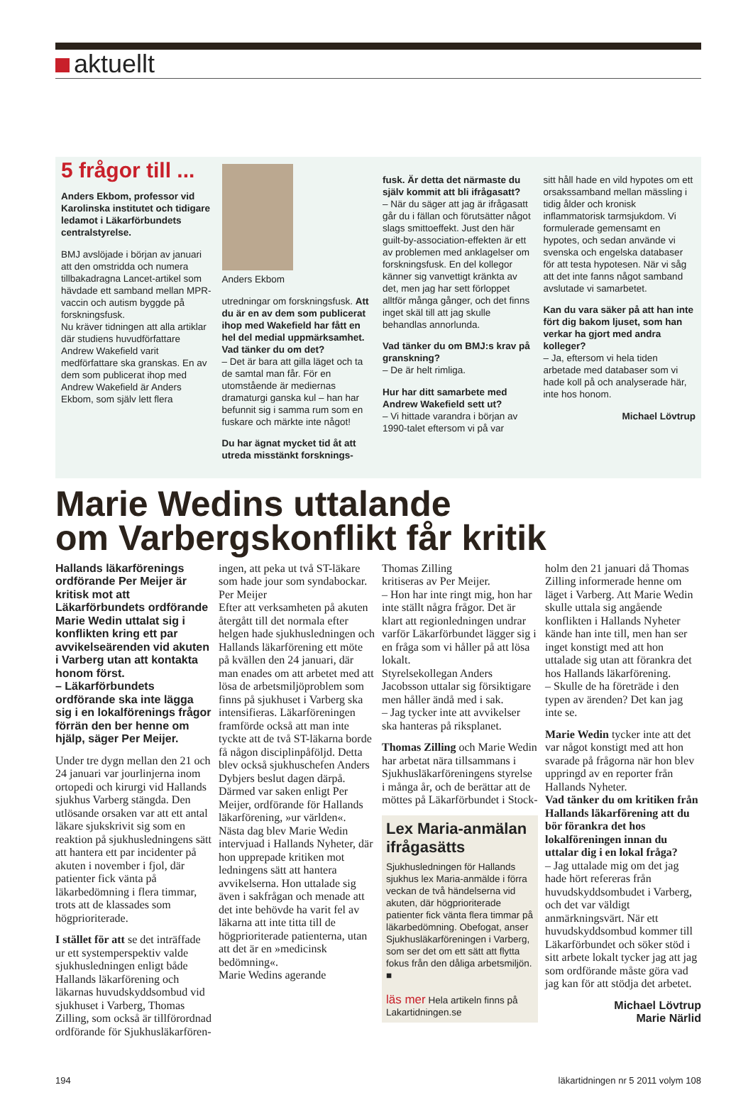aktuellt
5 frågor till ...
Anders Ekbom, professor vid Karolinska institutet och tidigare ledamot i Läkarförbundets centralstyrelse.
BMJ avslöjade i början av januari att den omstridda och numera tillbakadragna Lancet-artikel som hävdade ett samband mellan MPR-vaccin och autism byggde på forskningsfusk.
Nu kräver tidningen att alla artiklar där studiens huvudförfattare Andrew Wakefield varit medförfattare ska granskas. En av dem som publicerat ihop med Andrew Wakefield är Anders Ekbom, som själv lett flera
Anders Ekbom
utredningar om forskningsfusk. Att du är en av dem som publicerat ihop med Wakefield har fått en hel del medial uppmärksamhet. Vad tänker du om det?
– Det är bara att gilla läget och ta de samtal man får. För en utomstående är mediernas dramaturgi ganska kul – han har befunnit sig i samma rum som en fuskare och märkte inte något!
Du har ägnat mycket tid åt att utreda misstänkt forsknings-
fusk. Är detta det närmaste du själv kommit att bli ifrågasatt?
– När du säger att jag är ifrågasatt går du i fällan och förutsätter något slags smittoeffekt. Just den här guilt-by-association-effekten är ett av problemen med anklagelser om forskningsfusk. En del kollegor känner sig vanvettigt kränkta av det, men jag har sett förloppet alltför många gånger, och det finns inget skäl till att jag skulle behandlas annorlunda.
Vad tänker du om BMJ:s krav på granskning?
– De är helt rimliga.
Hur har ditt samarbete med Andrew Wakefield sett ut?
– Vi hittade varandra i början av 1990-talet eftersom vi på var
sitt håll hade en vild hypotes om ett orsakssamband mellan mässling i tidig ålder och kronisk inflammatorisk tarmsjukdom. Vi formulerade gemensamt en hypotes, och sedan använde vi svenska och engelska databaser för att testa hypotesen. När vi såg att det inte fanns något samband avslutade vi samarbetet.
Kan du vara säker på att han inte fört dig bakom ljuset, som han verkar ha gjort med andra kolleger?
– Ja, eftersom vi hela tiden arbetade med databaser som vi hade koll på och analyserade här, inte hos honom.
Michael Lövtrup
Marie Wedins uttalande
om Varbergskonflikt får kritik
Hallands läkarförenings ordförande Per Meijer är kritisk mot att Läkarförbundets ordförande Marie Wedin uttalat sig i konflikten kring ett par avvikelseärenden vid akuten i Varberg utan att kontakta honom först.
– Läkarförbundets ordförande ska inte lägga sig i en lokalförenings frågor förrän den ber henne om hjälp, säger Per Meijer.
Under tre dygn mellan den 21 och 24 januari var jourlinjerna inom ortopedi och kirurgi vid Hallands sjukhus Varberg stängda. Den utlösande orsaken var att ett antal läkare sjukskrivit sig som en reaktion på sjukhusledningens sätt att hantera ett par incidenter på akuten i november i fjol, där patienter fick vänta på läkarbedömning i flera timmar, trots att de klassades som högprioriterade.
I stället för att se det inträffade ur ett systemperspektiv valde sjukhusledningen enligt både Hallands läkarförening och läkarnas huvudskyddsombud vid sjukhuset i Varberg, Thomas Zilling, som också är tillförordnad ordförande för Sjukhusläkarfören-
ingen, att peka ut två ST-läkare som hade jour som syndabockar.
Per Meijer
Efter att verksamheten på akuten återgått till det normala efter helgen hade sjukhusledningen och Hallands läkarförening ett möte på kvällen den 24 januari, där man enades om att arbetet med att lösa de arbetsmiljöproblem som finns på sjukhuset i Varberg ska intensifieras. Läkarföreningen framförde också att man inte tyckte att de två ST-läkarna borde få någon disciplinpåföljd. Detta blev också sjukhuschefen Anders Dybjers beslut dagen därpå.
Därmed var saken enligt Per Meijer, ordförande för Hallands läkarförening, »ur världen«.
Nästa dag blev Marie Wedin intervjuad i Hallands Nyheter, där hon upprepade kritiken mot ledningens sätt att hantera avvikelserna. Hon uttalade sig även i sakfrågan och menade att det inte behövde ha varit fel av läkarna att inte titta till de högprioriterade patienterna, utan att det är en »medicinsk bedömning«.
Marie Wedins agerande
Thomas Zilling
kritiseras av Per Meijer.
– Hon har inte ringt mig, hon har inte ställt några frågor. Det är klart att regionledningen undrar varför Läkarförbundet lägger sig i en fråga som vi håller på att lösa lokalt.
Styrelsekollegan Anders Jacobsson uttalar sig försiktigare men håller ändå med i sak.
– Jag tycker inte att avvikelser ska hanteras på riksplanet.
Thomas Zilling och Marie Wedin har arbetat nära tillsammans i Sjukhusläkarföreningens styrelse i många år, och de berättar att de möttes på Läkarförbundet i Stock-
Lex Maria-anmälan ifrågasätts
Sjukhusledningen för Hallands sjukhus lex Maria-anmälde i förra veckan de två händelserna vid akuten, där högprioriterade patienter fick vänta flera timmar på läkarbedömning. Obefogat, anser Sjukhusläkarföreningen i Varberg, som ser det om ett sätt att flytta fokus från den dåliga arbetsmiljön. ■
läs mer Hela artikeln finns på Lakartidningen.se
holm den 21 januari då Thomas Zilling informerade henne om läget i Varberg. Att Marie Wedin skulle uttala sig angående konflikten i Hallands Nyheter kände han inte till, men han ser inget konstigt med att hon uttalade sig utan att förankra det hos Hallands läkarförening.
– Skulle de ha företräde i den typen av ärenden? Det kan jag inte se.
Marie Wedin tycker inte att det var något konstigt med att hon svarade på frågorna när hon blev uppringd av en reporter från Hallands Nyheter.
Vad tänker du om kritiken från Hallands läkarförening att du bör förankra det hos lokalföreningen innan du uttalar dig i en lokal fråga?
– Jag uttalade mig om det jag hade hört refereras från huvudskyddsombudet i Varberg, och det var väldigt anmärkningsvärt. När ett huvudskyddsombud kommer till Läkarförbundet och söker stöd i sitt arbete lokalt tycker jag att jag som ordförande måste göra vad jag kan för att stödja det arbetet.
Michael Lövtrup
Marie Närlid
194 läkartidningen nr 5 2011 volym 108